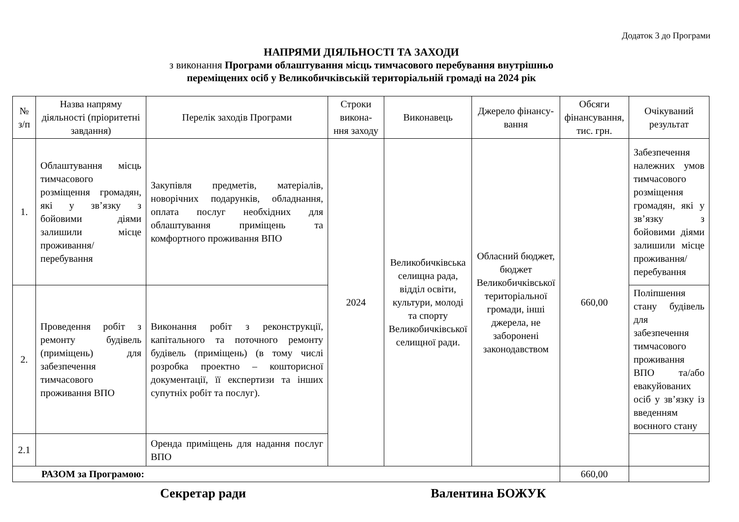Додаток 3 до Програми
НАПРЯМИ ДІЯЛЬНОСТІ ТА ЗАХОДИ
з виконання Програми облаштування місць тимчасового перебування внутрішньо
переміщених осіб у Великобичківській територіальній громаді на 2024 рік
| № з/п | Назва напряму діяльності (пріоритетні завдання) | Перелік заходів Програми | Строки викона-ння заходу | Виконавець | Джерело фінансу-вання | Обсяги фінансування, тис. грн. | Очікуваний результат |
| --- | --- | --- | --- | --- | --- | --- | --- |
| 1. | Облаштування місць тимчасового розміщення громадян, які у зв’язку з бойовими діями залишили місце проживання/перебування | Закупівля предметів, матеріалів, новорічних подарунків, обладнання, оплата послуг необхідних для облаштування приміщень та комфортного проживання ВПО | 2024 | Великобичківська селищна рада, відділ освіти, культури, молоді та спорту Великобичківської селищної ради. | Обласний бюджет, бюджет Великобичківської територіальної громади, інші джерела, не заборонені законодавством | 660,00 | Забезпечення належних умов тимчасового розміщення громадян, які у зв’язку з бойовими діями залишили місце проживання/перебування |
| 2. | Проведення робіт з ремонту будівель (приміщень) для забезпечення тимчасового проживання ВПО | Виконання робіт з реконструкції, капітального та поточного ремонту будівель (приміщень) (в тому числі розробка проектно – кошторисної документації, її експертизи та інших супутніх робіт та послуг). | | | | | Поліпшення стану будівель для забезпечення тимчасового проживання ВПО та/або евакуйованих осіб у зв’язку із введенням воєнного стану |
| 2.1 | | Оренда приміщень для надання послуг ВПО | | | | | |
| РАЗОМ за Програмою: | | | | | | 660,00 | |
Секретар ради Валентина БОЖУК